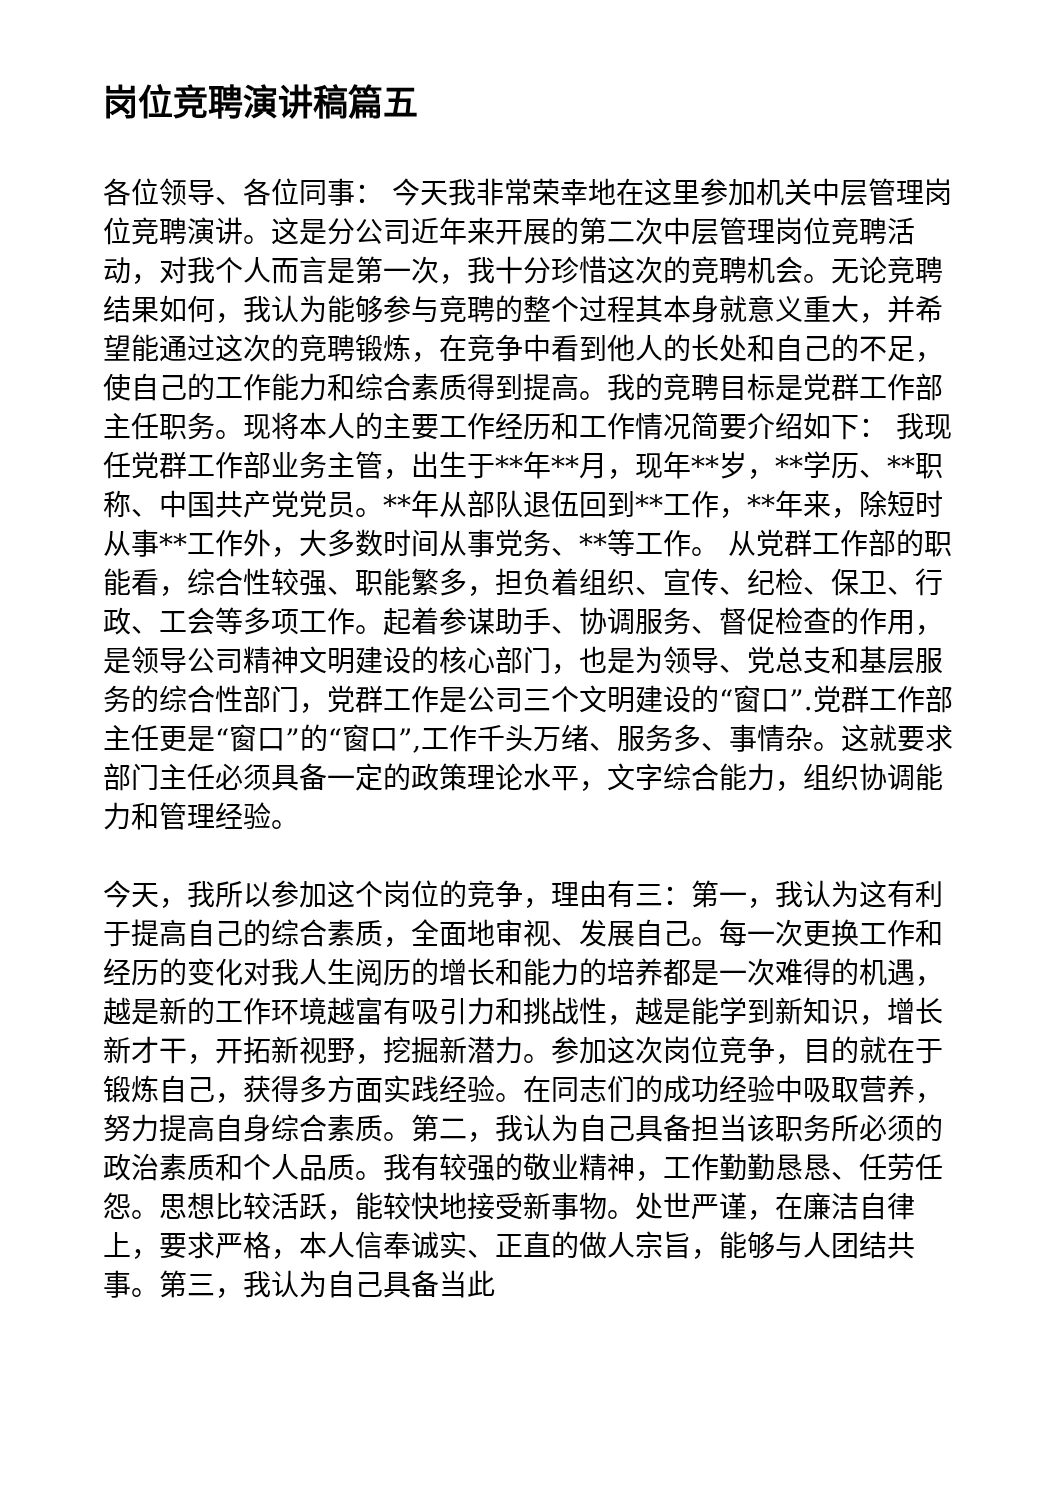岗位竞聘演讲稿篇五
各位领导、各位同事： 今天我非常荣幸地在这里参加机关中层管理岗位竞聘演讲。这是分公司近年来开展的第二次中层管理岗位竞聘活动，对我个人而言是第一次，我十分珍惜这次的竞聘机会。无论竞聘结果如何，我认为能够参与竞聘的整个过程其本身就意义重大，并希望能通过这次的竞聘锻炼，在竞争中看到他人的长处和自己的不足，使自己的工作能力和综合素质得到提高。我的竞聘目标是党群工作部主任职务。现将本人的主要工作经历和工作情况简要介绍如下： 我现任党群工作部业务主管，出生于**年**月，现年**岁，**学历、**职称、中国共产党党员。**年从部队退伍回到**工作，**年来，除短时从事**工作外，大多数时间从事党务、**等工作。 从党群工作部的职能看，综合性较强、职能繁多，担负着组织、宣传、纪检、保卫、行政、工会等多项工作。起着参谋助手、协调服务、督促检查的作用，是领导公司精神文明建设的核心部门，也是为领导、党总支和基层服务的综合性部门，党群工作是公司三个文明建设的“窗口”.党群工作部主任更是“窗口”的“窗口”,工作千头万绪、服务多、事情杂。这就要求部门主任必须具备一定的政策理论水平，文字综合能力，组织协调能力和管理经验。
今天，我所以参加这个岗位的竞争，理由有三：第一，我认为这有利于提高自己的综合素质，全面地审视、发展自己。每一次更换工作和经历的变化对我人生阅历的增长和能力的培养都是一次难得的机遇，越是新的工作环境越富有吸引力和挑战性，越是能学到新知识，增长新才干，开拓新视野，挖掘新潜力。参加这次岗位竞争，目的就在于锻炼自己，获得多方面实践经验。在同志们的成功经验中吸取营养，努力提高自身综合素质。第二，我认为自己具备担当该职务所必须的政治素质和个人品质。我有较强的敬业精神，工作勤勤恳恳、任劳任怨。思想比较活跃，能较快地接受新事物。处世严谨，在廉洁自律上，要求严格，本人信奉诚实、正直的做人宗旨，能够与人团结共事。第三，我认为自己具备当此